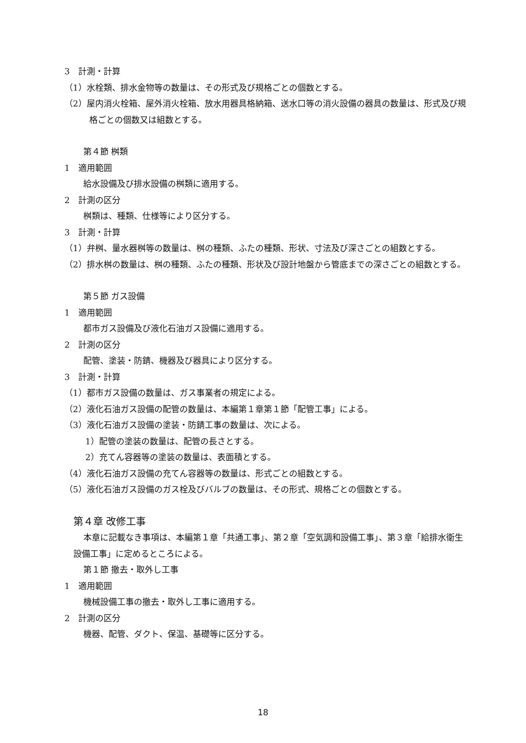3　計測・計算
（1）水栓類、排水金物等の数量は、その形式及び規格ごとの個数とする。
（2）屋内消火栓箱、屋外消火栓箱、放水用器具格納箱、送水口等の消火設備の器具の数量は、形式及び規格ごとの個数又は組数とする。
第４節 桝類
1　適用範囲
給水設備及び排水設備の桝類に適用する。
2　計測の区分
桝類は、種類、仕様等により区分する。
3　計測・計算
（1）弁桝、量水器桝等の数量は、桝の種類、ふたの種類、形状、寸法及び深さごとの組数とする。
（2）排水桝の数量は、桝の種類、ふたの種類、形状及び設計地盤から管底までの深さごとの組数とする。
第５節 ガス設備
1　適用範囲
都市ガス設備及び液化石油ガス設備に適用する。
2　計測の区分
配管、塗装・防錆、機器及び器具により区分する。
3　計測・計算
（1）都市ガス設備の数量は、ガス事業者の規定による。
（2）液化石油ガス設備の配管の数量は、本編第１章第１節「配管工事」による。
（3）液化石油ガス設備の塗装・防錆工事の数量は、次による。
1）配管の塗装の数量は、配管の長さとする。
2）充てん容器等の塗装の数量は、表面積とする。
（4）液化石油ガス設備の充てん容器等の数量は、形式ごとの組数とする。
（5）液化石油ガス設備のガス栓及びバルブの数量は、その形式、規格ごとの個数とする。
第４章 改修工事
本章に記載なき事項は、本編第１章「共通工事」、第２章「空気調和設備工事」、第３章「給排水衛生設備工事」に定めるところによる。
第１節 撤去・取外し工事
1　適用範囲
機械設備工事の撤去・取外し工事に適用する。
2　計測の区分
機器、配管、ダクト、保温、基礎等に区分する。
18